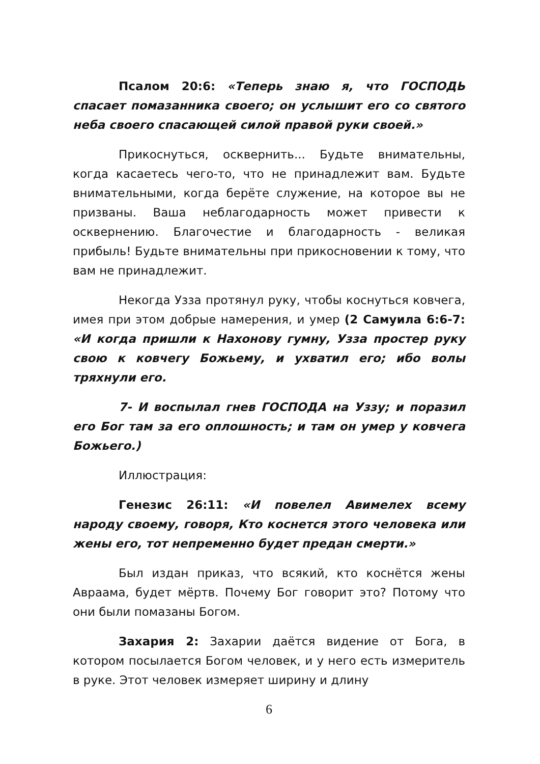Псалом 20:6: «Теперь знаю я, что ГОСПОДЬ спасает помазанника своего; он услышит его со святого неба своего спасающей силой правой руки своей.»
Прикоснуться, осквернить... Будьте внимательны, когда касаетесь чего-то, что не принадлежит вам. Будьте внимательными, когда берёте служение, на которое вы не призваны. Ваша неблагодарность может привести к осквернению. Благочестие и благодарность - великая прибыль! Будьте внимательны при прикосновении к тому, что вам не принадлежит.
Некогда Узза протянул руку, чтобы коснуться ковчега, имея при этом добрые намерения, и умер (2 Самуила 6:6-7: «И когда пришли к Нахонову гумну, Узза простер руку свою к ковчегу Божьему, и ухватил его; ибо волы тряхнули его.
7- И воспылал гнев ГОСПОДА на Уззу; и поразил его Бог там за его оплошность; и там он умер у ковчега Божьего.)
Иллюстрация:
Генезис 26:11: «И повелел Авимелех всему народу своему, говоря, Кто коснется этого человека или жены его, тот непременно будет предан смерти.»
Был издан приказ, что всякий, кто коснётся жены Авраама, будет мёртв. Почему Бог говорит это? Потому что они были помазаны Богом.
Захария 2: Захарии даётся видение от Бога, в котором посылается Богом человек, и у него есть измеритель в руке. Этот человек измеряет ширину и длину
6